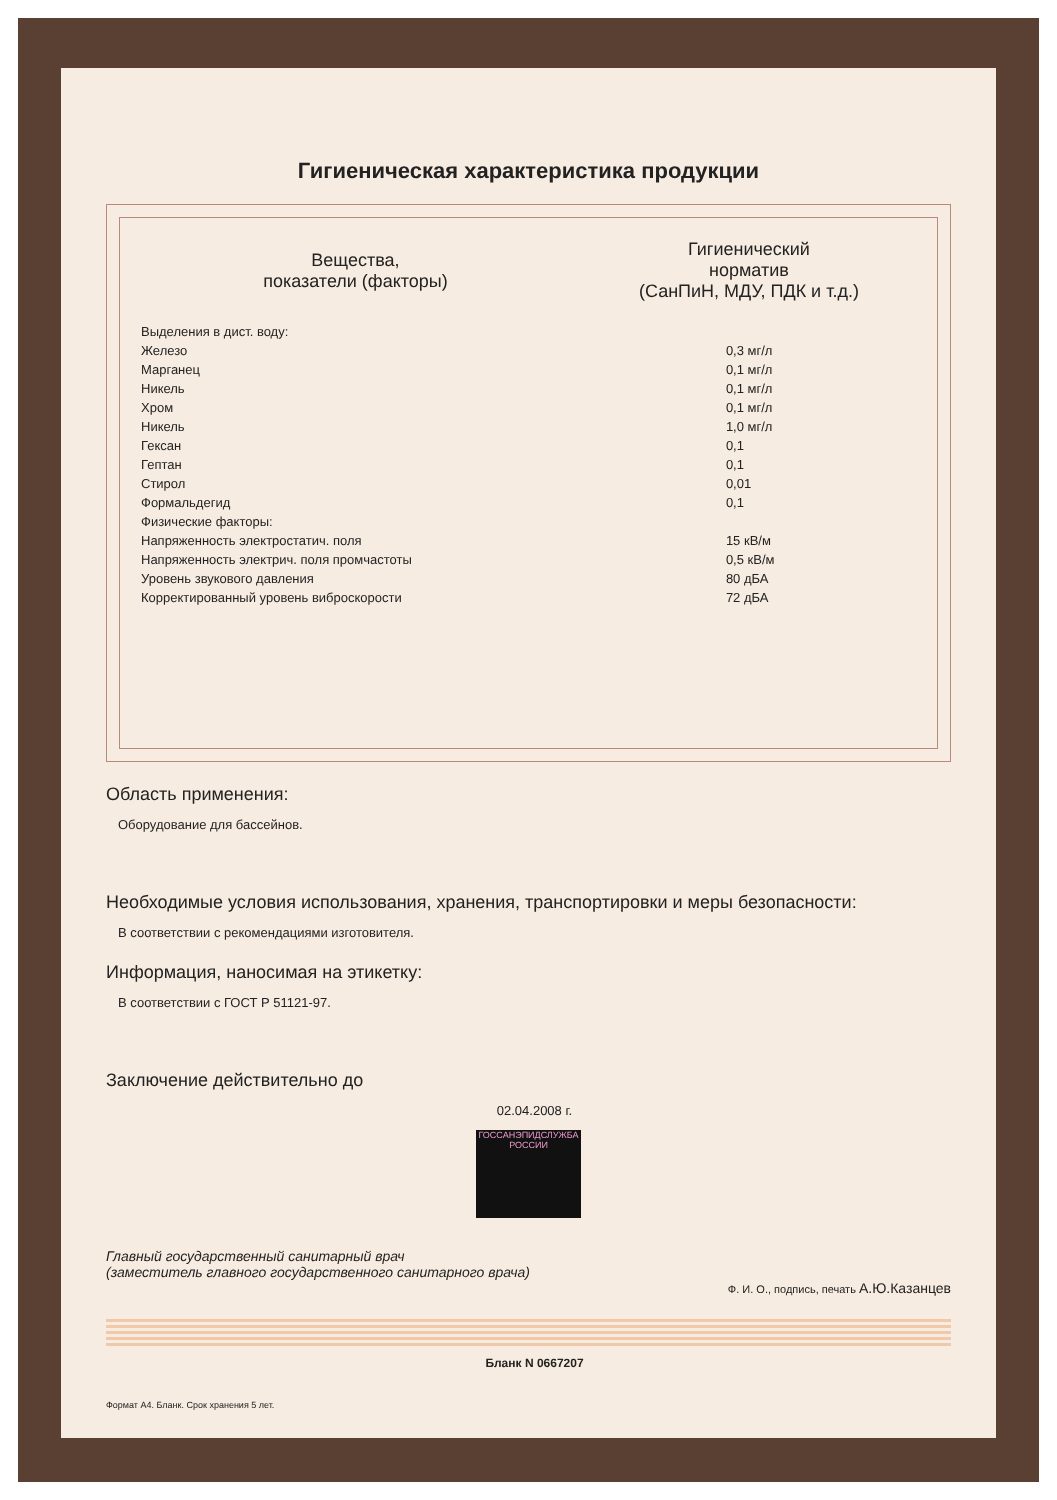Гигиеническая характеристика продукции
| Вещества, показатели (факторы) | Гигиенический норматив (СанПиН, МДУ, ПДК и т.д.) |
| --- | --- |
| Выделения в дист. воду: | |
| Железо | 0,3 мг/л |
| Марганец | 0,1 мг/л |
| Никель | 0,1 мг/л |
| Хром | 0,1 мг/л |
| Никель | 1,0 мг/л |
| Гексан | 0,1 |
| Гептан | 0,1 |
| Стирол | 0,01 |
| Формальдегид | 0,1 |
| Физические факторы: | |
| Напряженность электростатич. поля | 15 кВ/м |
| Напряженность электрич. поля промчастоты | 0,5 кВ/м |
| Уровень звукового давления | 80 дБА |
| Корректированный уровень виброскорости | 72 дБА |
Область применения:
Оборудование для бассейнов.
Необходимые условия использования, хранения, транспортировки и меры безопасности:
В соответствии с рекомендациями изготовителя.
Информация, наносимая на этикетку:
В соответствии с ГОСТ Р 51121-97.
Заключение действительно до
02.04.2008 г.
ГОССАНЭПИДСЛУЖБА РОССИИ
Главный государственный санитарный врач
(заместитель главного государственного санитарного врача)
Ф. И. О., подпись, печать А.Ю.Казанцев
Бланк N 0667207
Формат А4. Бланк. Срок хранения 5 лет.